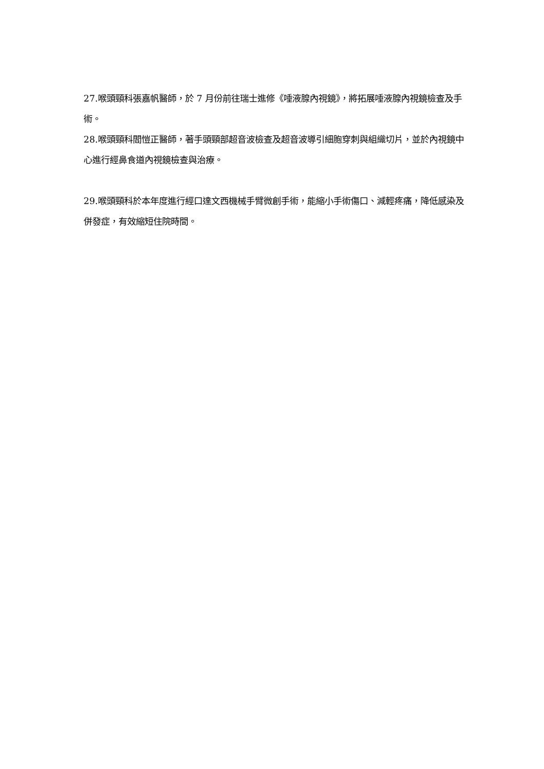27.喉頭頸科張嘉帆醫師，於 7 月份前往瑞士進修《唾液腺內視鏡》，將拓展唾液腺內視鏡檢查及手術。
28.喉頭頸科閻愷正醫師，著手頭頸部超音波檢查及超音波導引細胞穿刺與組織切片，並於內視鏡中心進行經鼻食道內視鏡檢查與治療。
29.喉頭頸科於本年度進行經口達文西機械手臂微創手術，能縮小手術傷口、減輕疼痛，降低感染及併發症，有效縮短住院時間。